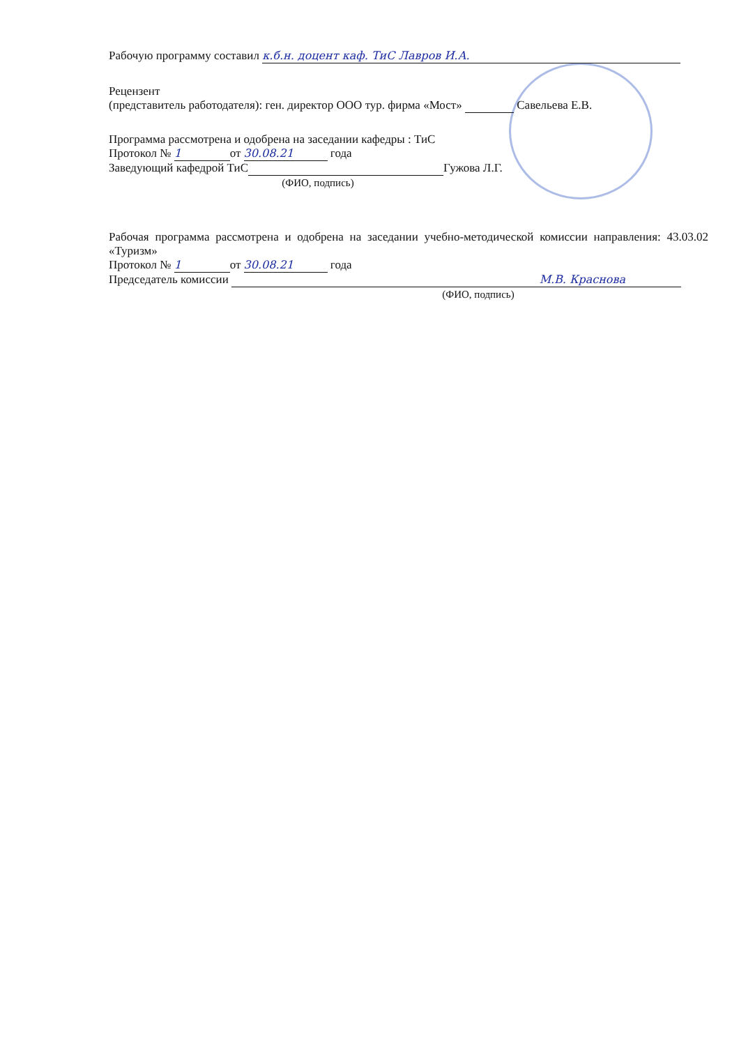Рабочую программу составил к.б.н. доцент каф. ТиС Лавров И.А.
Рецензент
(представитель работодателя): ген. директор ООО тур. фирма «Мост» Савельева Е.В.
Программа рассмотрена и одобрена на заседании кафедры : ТиС
Протокол № 1 от 30.08.21 года
Заведующий кафедрой ТиС Гужова Л.Г.
(ФИО, подпись)
Рабочая программа рассмотрена и одобрена на заседании учебно-методической комиссии направления: 43.03.02 «Туризм»
Протокол № 1 от 30.08.21 года
Председатель комиссии М.В. Краснова
(ФИО, подпись)